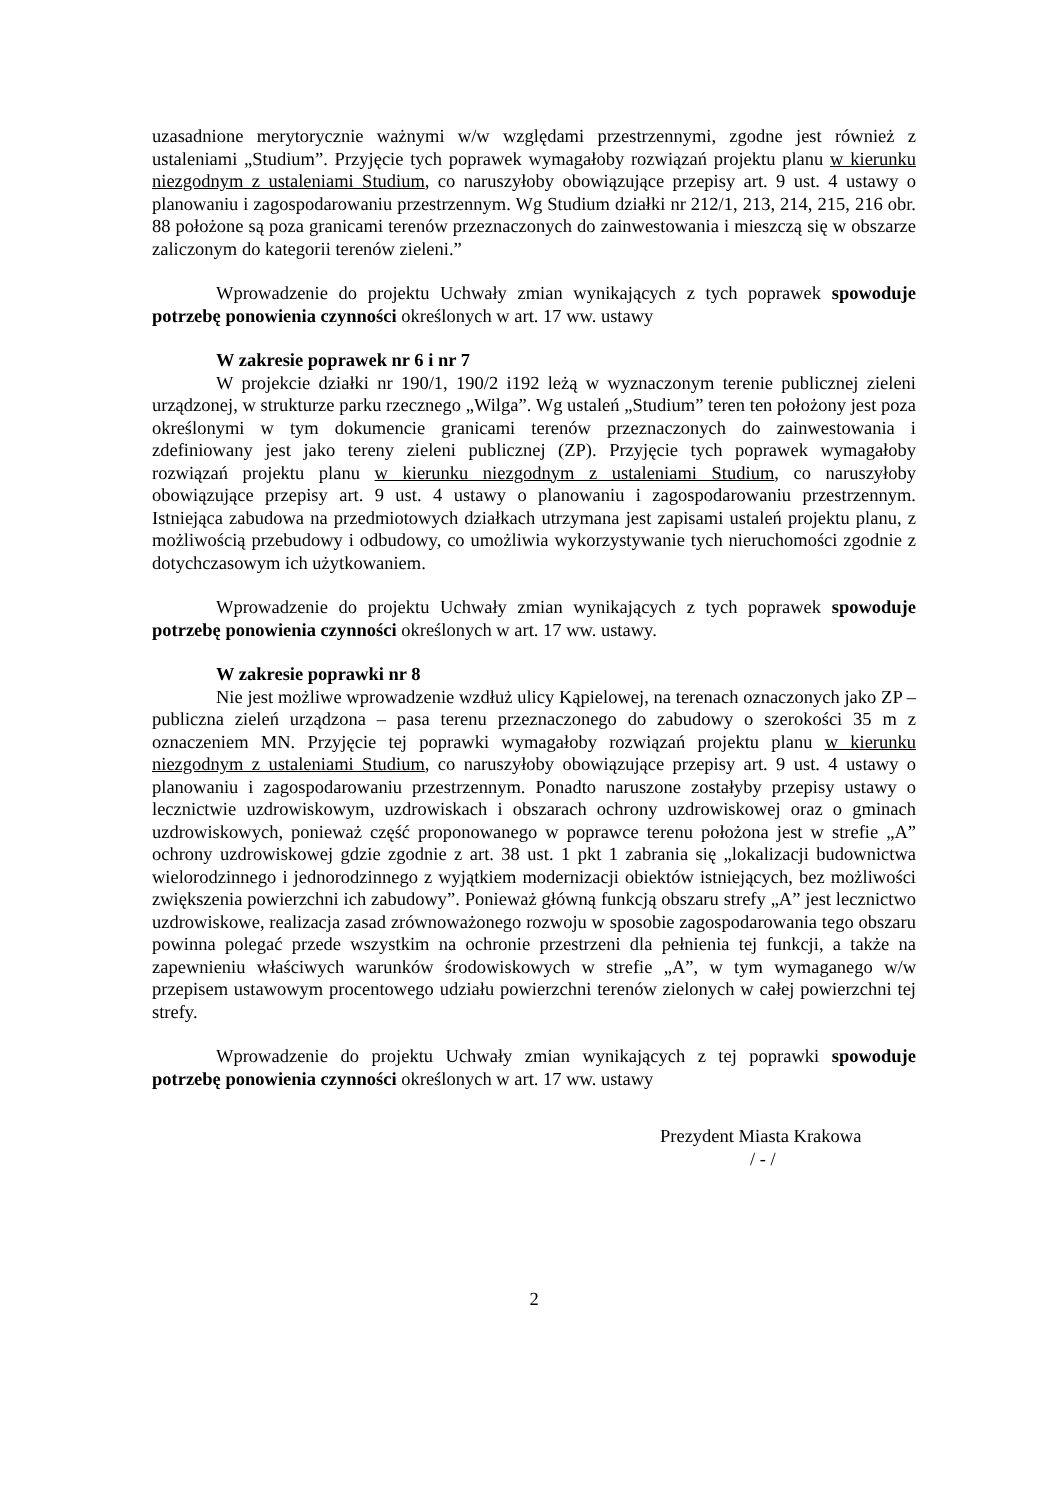uzasadnione merytorycznie ważnymi w/w względami przestrzennymi, zgodne jest również z ustaleniami „Studium”. Przyjęcie tych poprawek wymagałoby rozwiązań projektu planu w kierunku niezgodnym z ustaleniami Studium, co naruszyłoby obowiązujące przepisy art. 9 ust. 4 ustawy o planowaniu i zagospodarowaniu przestrzennym. Wg Studium działki nr 212/1, 213, 214, 215, 216 obr. 88 położone są poza granicami terenów przeznaczonych do zainwestowania i mieszczą się w obszarze zaliczonym do kategorii terenów zieleni.”
Wprowadzenie do projektu Uchwały zmian wynikających z tych poprawek spowoduje potrzebę ponowienia czynności określonych w art. 17 ww. ustawy
W zakresie poprawek nr 6 i nr 7
W projekcie działki nr 190/1, 190/2 i192 leżą w wyznaczonym terenie publicznej zieleni urządzonej, w strukturze parku rzecznego „Wilga”. Wg ustaleń „Studium” teren ten położony jest poza określonymi w tym dokumencie granicami terenów przeznaczonych do zainwestowania i zdefiniowany jest jako tereny zieleni publicznej (ZP). Przyjęcie tych poprawek wymagałoby rozwiązań projektu planu w kierunku niezgodnym z ustaleniami Studium, co naruszyłoby obowiązujące przepisy art. 9 ust. 4 ustawy o planowaniu i zagospodarowaniu przestrzennym. Istniejąca zabudowa na przedmiotowych działkach utrzymana jest zapisami ustaleń projektu planu, z możliwością przebudowy i odbudowy, co umożliwia wykorzystywanie tych nieruchomości zgodnie z dotychczasowym ich użytkowaniem.
Wprowadzenie do projektu Uchwały zmian wynikających z tych poprawek spowoduje potrzebę ponowienia czynności określonych w art. 17 ww. ustawy.
W zakresie poprawki nr 8
Nie jest możliwe wprowadzenie wzdłuż ulicy Kąpielowej, na terenach oznaczonych jako ZP – publiczna zieleń urządzona – pasa terenu przeznaczonego do zabudowy o szerokości 35 m z oznaczeniem MN. Przyjęcie tej poprawki wymagałoby rozwiązań projektu planu w kierunku niezgodnym z ustaleniami Studium, co naruszyłoby obowiązujące przepisy art. 9 ust. 4 ustawy o planowaniu i zagospodarowaniu przestrzennym. Ponadto naruszone zostałyby przepisy ustawy o lecznictwie uzdrowiskowym, uzdrowiskach i obszarach ochrony uzdrowiskowej oraz o gminach uzdrowiskowych, ponieważ część proponowanego w poprawce terenu położona jest w strefie „A” ochrony uzdrowiskowej gdzie zgodnie z art. 38 ust. 1 pkt 1 zabrania się „lokalizacji budownictwa wielorodzinnego i jednorodzinnego z wyjątkiem modernizacji obiektów istniejących, bez możliwości zwiększenia powierzchni ich zabudowy”. Ponieważ główną funkcją obszaru strefy „A” jest lecznictwo uzdrowiskowe, realizacja zasad zrównoważonego rozwoju w sposobie zagospodarowania tego obszaru powinna polegać przede wszystkim na ochronie przestrzeni dla pełnienia tej funkcji, a także na zapewnieniu właściwych warunków środowiskowych w strefie „A”, w tym wymaganego w/w przepisem ustawowym procentowego udziału powierzchni terenów zielonych w całej powierzchni tej strefy.
Wprowadzenie do projektu Uchwały zmian wynikających z tej poprawki spowoduje potrzebę ponowienia czynności określonych w art. 17 ww. ustawy
Prezydent Miasta Krakowa
/ - /
2